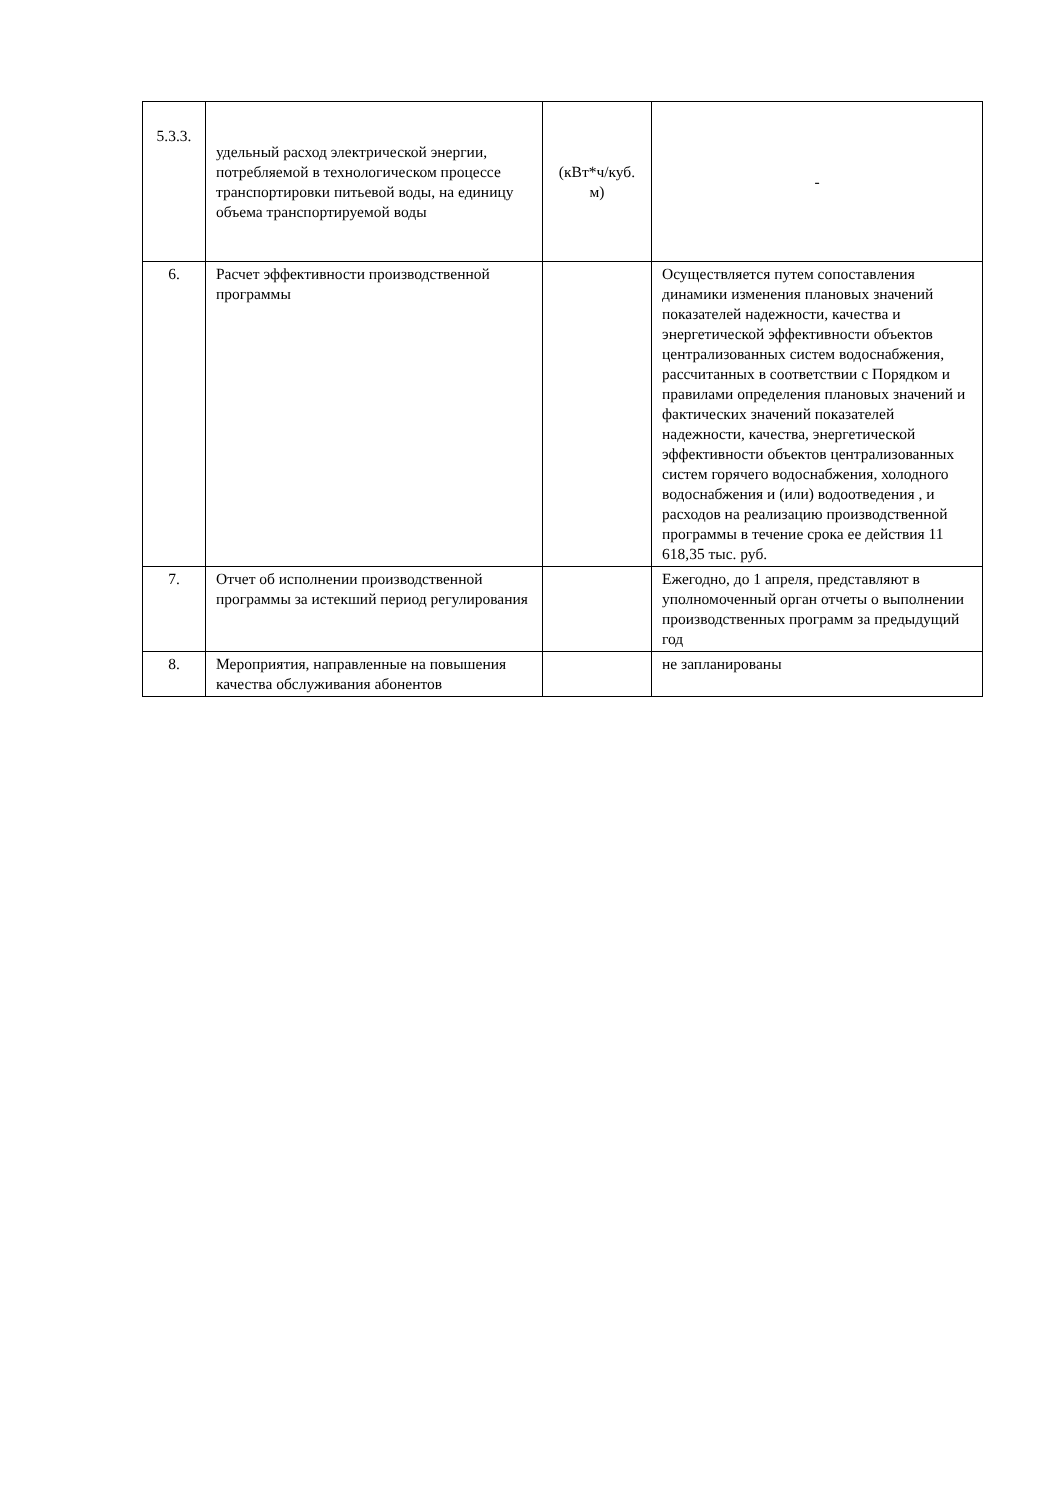| 5.3.3. | удельный расход электрической энергии, потребляемой в технологическом процессе транспортировки питьевой воды, на единицу объема транспортируемой воды | (кВт*ч/куб. м) | - |
| 6. | Расчет эффективности производственной программы | | Осуществляется путем сопоставления динамики изменения плановых значений показателей надежности, качества и энергетической эффективности объектов централизованных систем водоснабжения, рассчитанных в соответствии с Порядком и правилами определения плановых значений и фактических значений показателей надежности, качества, энергетической эффективности объектов централизованных систем горячего водоснабжения, холодного водоснабжения и (или) водоотведения , и расходов на реализацию производственной программы в течение срока ее действия 11 618,35 тыс. руб. |
| 7. | Отчет об исполнении производственной программы за истекший период регулирования | | Ежегодно, до 1 апреля, представляют в уполномоченный орган отчеты о выполнении производственных программ за предыдущий год |
| 8. | Мероприятия, направленные на повышения качества обслуживания абонентов | | не запланированы |